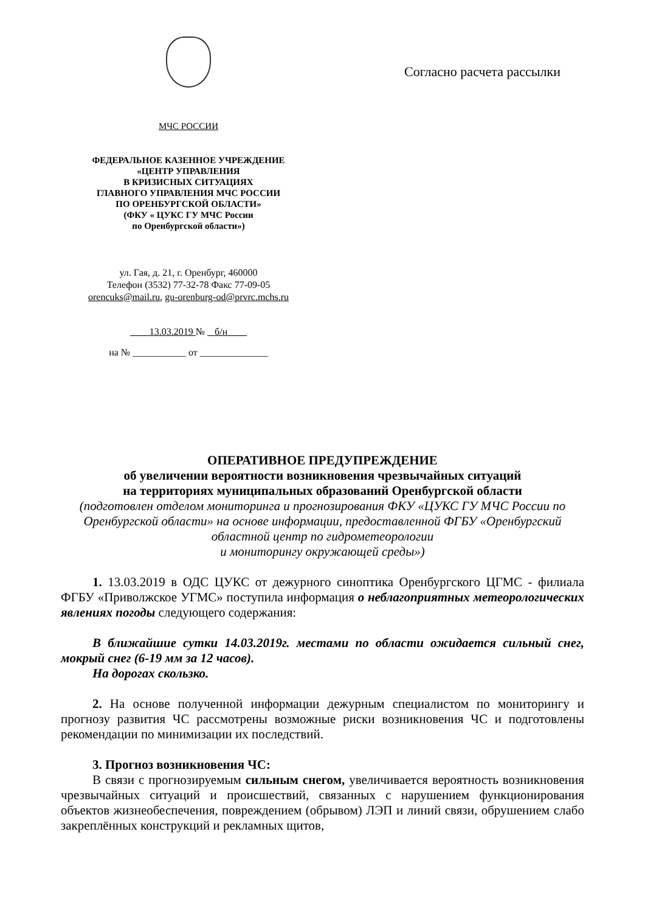МЧС РОССИИ
ФЕДЕРАЛЬНОЕ КАЗЕННОЕ УЧРЕЖДЕНИЕ
«ЦЕНТР УПРАВЛЕНИЯ
В КРИЗИСНЫХ СИТУАЦИЯХ
ГЛАВНОГО УПРАВЛЕНИЯ МЧС РОССИИ
ПО ОРЕНБУРГСКОЙ ОБЛАСТИ»
(ФКУ « ЦУКС ГУ МЧС России
по Оренбургской области»)
ул. Гая, д. 21, г. Оренбург, 460000
Телефон (3532) 77-32-78 Факс 77-09-05
orencuks@mail.ru, gu-orenburg-od@prvrc.mchs.ru
13.03.2019 № б/н
на № ___________ от ______________
Согласно расчета рассылки
ОПЕРАТИВНОЕ ПРЕДУПРЕЖДЕНИЕ
об увеличении вероятности возникновения чрезвычайных ситуаций
на территориях муниципальных образований Оренбургской области
(подготовлен отделом мониторинга и прогнозирования ФКУ «ЦУКС ГУ МЧС России по Оренбургской области» на основе информации, предоставленной ФГБУ «Оренбургский областной центр по гидрометеорологии
и мониторингу окружающей среды»)
1. 13.03.2019 в ОДС ЦУКС от дежурного синоптика Оренбургского ЦГМС - филиала ФГБУ «Приволжское УГМС» поступила информация о неблагоприятных метеорологических явлениях погоды следующего содержания:
В ближайшие сутки 14.03.2019г. местами по области ожидается сильный снег, мокрый снег (6-19 мм за 12 часов).
На дорогах скользко.
2. На основе полученной информации дежурным специалистом по мониторингу и прогнозу развития ЧС рассмотрены возможные риски возникновения ЧС и подготовлены рекомендации по минимизации их последствий.
3. Прогноз возникновения ЧС:
В связи с прогнозируемым сильным снегом, увеличивается вероятность возникновения чрезвычайных ситуаций и происшествий, связанных с нарушением функционирования объектов жизнеобеспечения, повреждением (обрывом) ЛЭП и линий связи, обрушением слабо закреплённых конструкций и рекламных щитов,